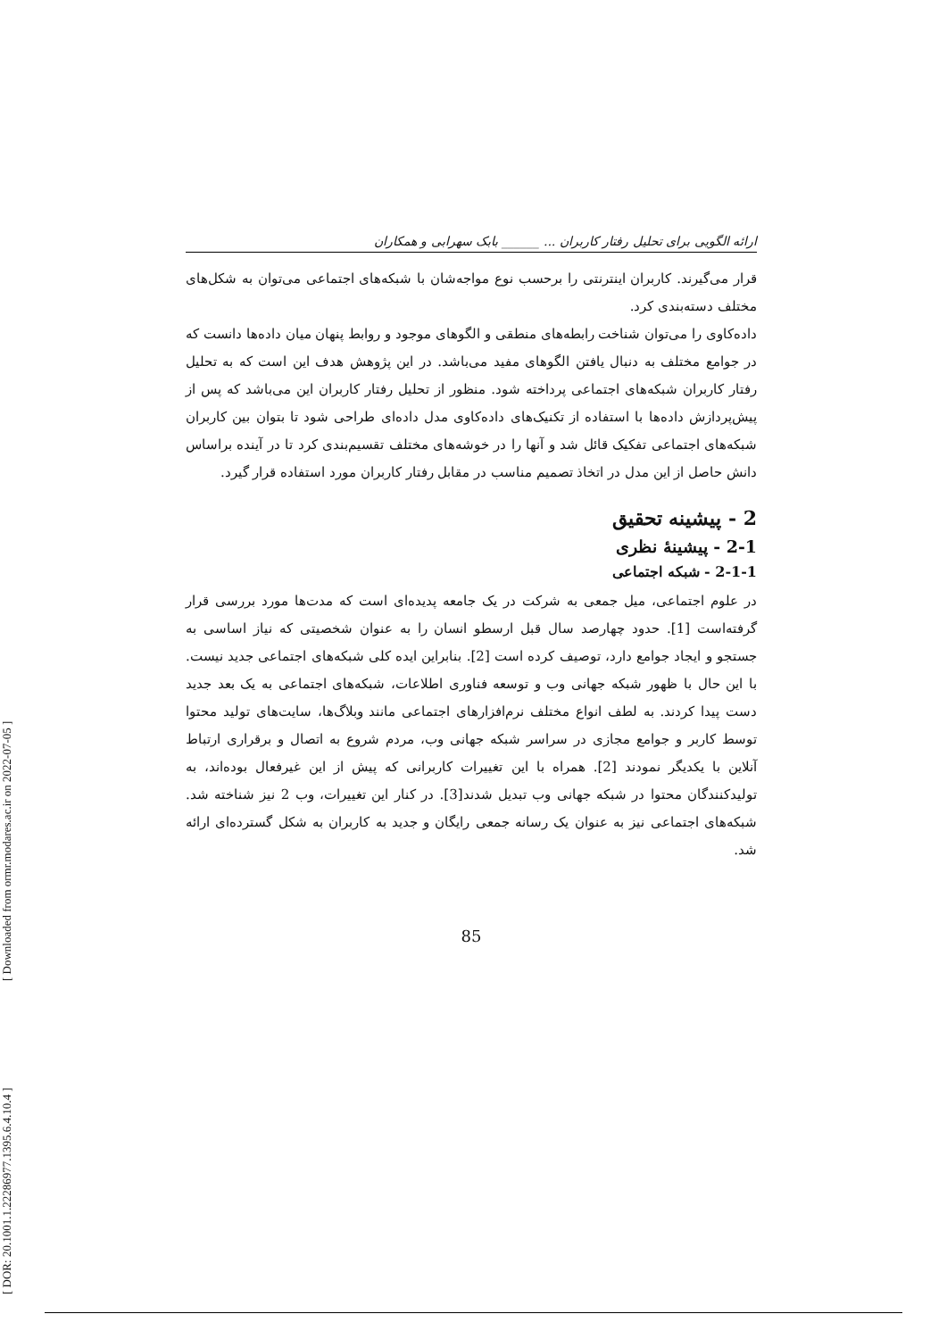[ DOR: 20.1001.1.22286977.1395.6.4.10.4 ] [ Downloaded from ormr.modares.ac.ir on 2022-07-05 ]
ارائه الگویی برای تحلیل رفتار کاربران ... ______ بابک سهرابی و همکاران
قرار می‌گیرند. کاربران اینترنتی را برحسب نوع مواجه‌شان با شبکه‌های اجتماعی می‌توان به شکل‌های مختلف دسته‌بندی کرد.
داده‌کاوی را می‌توان شناخت رابطه‌های منطقی و الگوهای موجود و روابط پنهان میان داده‌ها دانست که در جوامع مختلف به دنبال یافتن الگوهای مفید می‌باشد. در این پژوهش هدف این است که به تحلیل رفتار کاربران شبکه‌های اجتماعی پرداخته شود. منظور از تحلیل رفتار کاربران این می‌باشد که پس از پیش‌پردازش داده‌ها با استفاده از تکنیک‌های داده‌کاوی مدل داده‌ای طراحی شود تا بتوان بین کاربران شبکه‌های اجتماعی تفکیک قائل شد و آنها را در خوشه‌های مختلف تقسیم‌بندی کرد تا در آینده براساس دانش حاصل از این مدل در اتخاذ تصمیم مناسب در مقابل رفتار کاربران مورد استفاده قرار گیرد.
2 - پیشینه تحقیق
2-1 - پیشینهٔ نظری
2-1-1 - شبکه اجتماعی
در علوم اجتماعی، میل جمعی به شرکت در یک جامعه پدیده‌ای است که مدت‌ها مورد بررسی قرار گرفته‌است [1]. حدود چهارصد سال قبل ارسطو انسان را به عنوان شخصیتی که نیاز اساسی به جستجو و ایجاد جوامع دارد، توصیف کرده است [2]. بنابراین ایده کلی شبکه‌های اجتماعی جدید نیست. با این حال با ظهور شبکه جهانی وب و توسعه فناوری اطلاعات، شبکه‌های اجتماعی به یک بعد جدید دست پیدا کردند. به لطف انواع مختلف نرم‌افزارهای اجتماعی مانند وبلاگ‌ها، سایت‌های تولید محتوا توسط کاربر و جوامع مجازی در سراسر شبکه جهانی وب، مردم شروع به اتصال و برقراری ارتباط آنلاین با یکدیگر نمودند [2]. همراه با این تغییرات کاربرانی که پیش از این غیرفعال بوده‌اند، به تولیدکنندگان محتوا در شبکه جهانی وب تبدیل شدند[3]. در کنار این تغییرات، وب 2 نیز شناخته شد. شبکه‌های اجتماعی نیز به عنوان یک رسانه جمعی رایگان و جدید به کاربران به شکل گسترده‌ای ارائه شد.
85